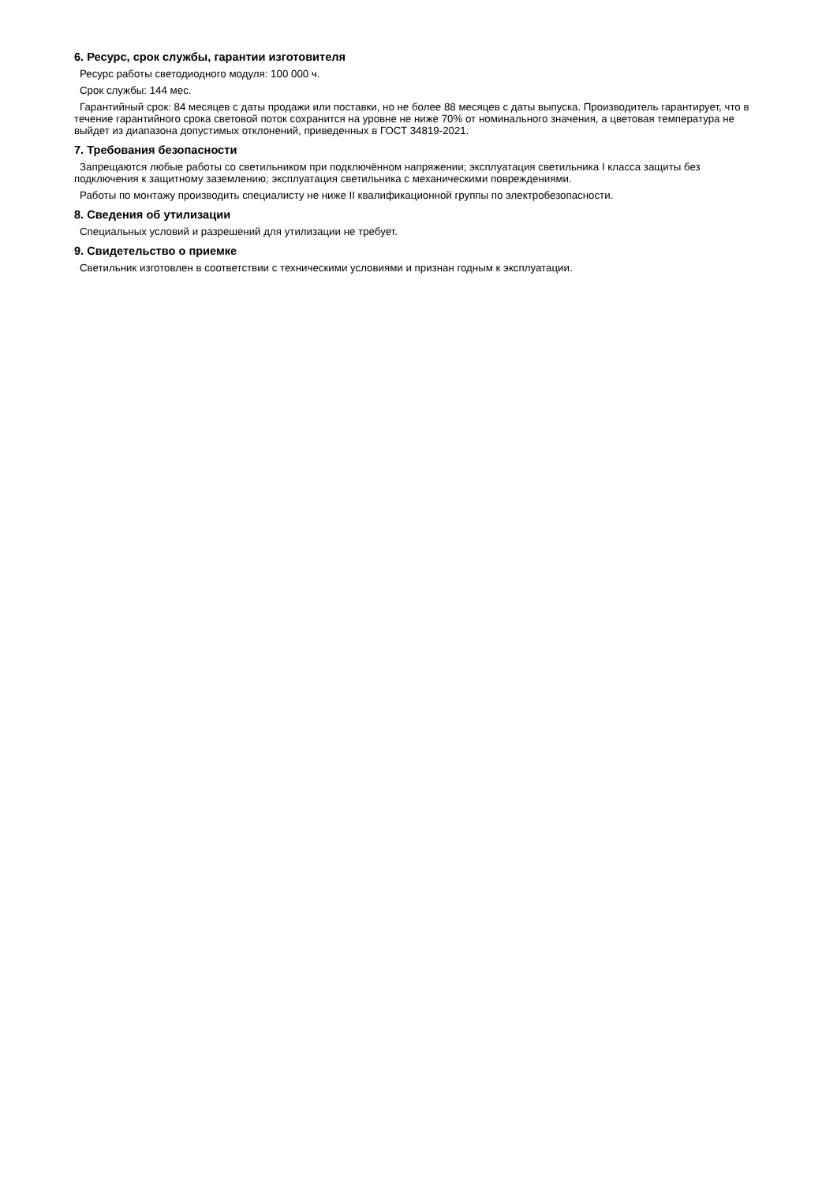6. Ресурс, срок службы, гарантии изготовителя
Ресурс работы светодиодного модуля: 100 000 ч.
Срок службы: 144 мес.
Гарантийный срок: 84 месяцев с даты продажи или поставки, но не более 88 месяцев с даты выпуска. Производитель гарантирует, что в течение гарантийного срока световой поток сохранится на уровне не ниже 70% от номинального значения, а цветовая температура не выйдет из диапазона допустимых отклонений, приведенных в ГОСТ 34819-2021.
7. Требования безопасности
Запрещаются любые работы со светильником при подключённом напряжении; эксплуатация светильника I класса защиты без подключения к защитному заземлению; эксплуатация светильника с механическими повреждениями.
Работы по монтажу производить специалисту не ниже II квалификационной группы по электробезопасности.
8. Сведения об утилизации
Специальных условий и разрешений для утилизации не требует.
9. Свидетельство о приемке
Светильник изготовлен в соответствии с техническими условиями и признан годным к эксплуатации.